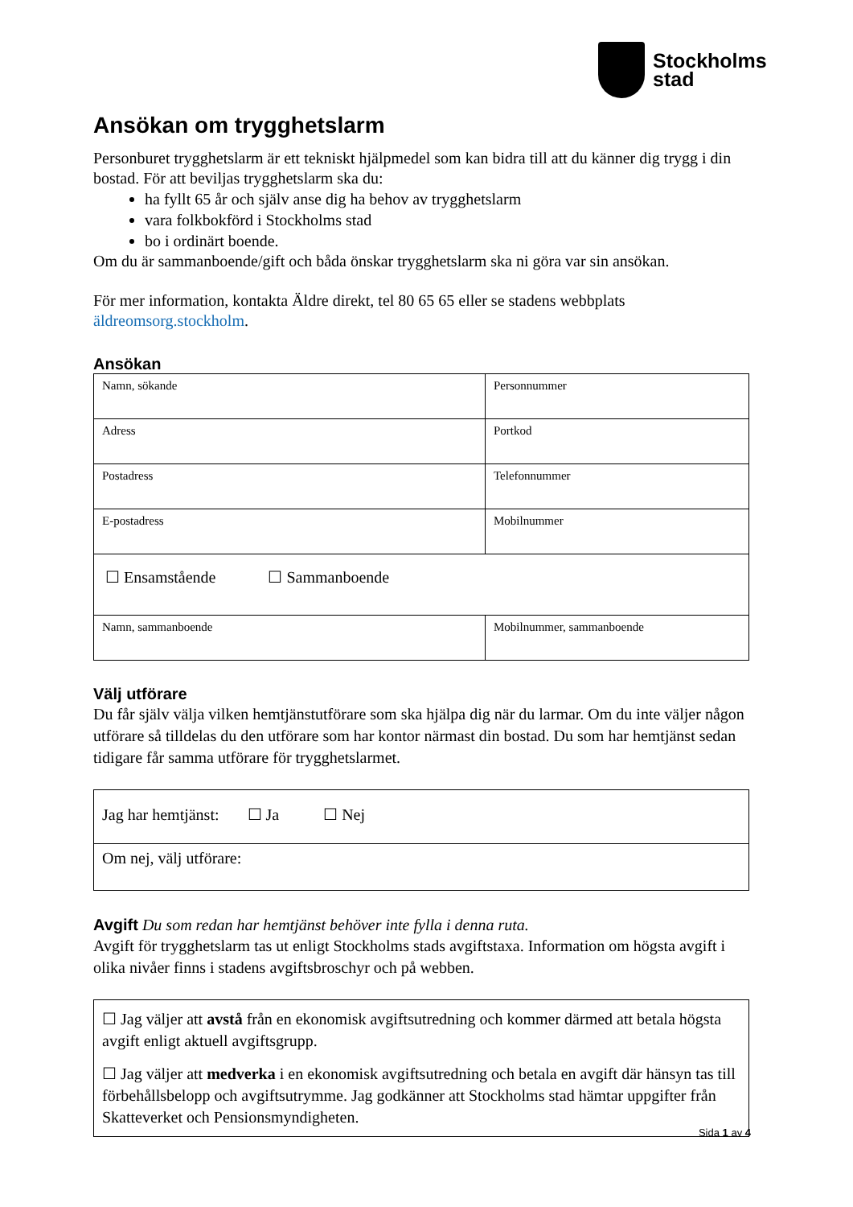Stockholms
stad
Ansökan om trygghetslarm
Personburet trygghetslarm är ett tekniskt hjälpmedel som kan bidra till att du känner dig trygg i din bostad. För att beviljas trygghetslarm ska du:
ha fyllt 65 år och själv anse dig ha behov av trygghetslarm
vara folkbokförd i Stockholms stad
bo i ordinärt boende.
Om du är sammanboende/gift och båda önskar trygghetslarm ska ni göra var sin ansökan.
För mer information, kontakta Äldre direkt, tel 80 65 65 eller se stadens webbplats äldreomsorg.stockholm.
Ansökan
| Namn, sökande | Personnummer |
| Adress | Portkod |
| Postadress | Telefonnummer |
| E-postadress | Mobilnummer |
| ☐ Ensamstående ☐ Sammanboende | |
| Namn, sammanboende | Mobilnummer, sammanboende |
Välj utförare
Du får själv välja vilken hemtjänstutförare som ska hjälpa dig när du larmar. Om du inte väljer någon utförare så tilldelas du den utförare som har kontor närmast din bostad. Du som har hemtjänst sedan tidigare får samma utförare för trygghetslarmet.
| Jag har hemtjänst: ☐ Ja ☐ Nej |
| Om nej, välj utförare: |
Avgift Du som redan har hemtjänst behöver inte fylla i denna ruta.
Avgift för trygghetslarm tas ut enligt Stockholms stads avgiftstaxa. Information om högsta avgift i olika nivåer finns i stadens avgiftsbroschyr och på webben.
☐ Jag väljer att avstå från en ekonomisk avgiftsutredning och kommer därmed att betala högsta avgift enligt aktuell avgiftsgrupp.
☐ Jag väljer att medverka i en ekonomisk avgiftsutredning och betala en avgift där hänsyn tas till förbehållsbelopp och avgiftsutrymme. Jag godkänner att Stockholms stad hämtar uppgifter från Skatteverket och Pensionsmyndigheten.
Sida 1 av 4